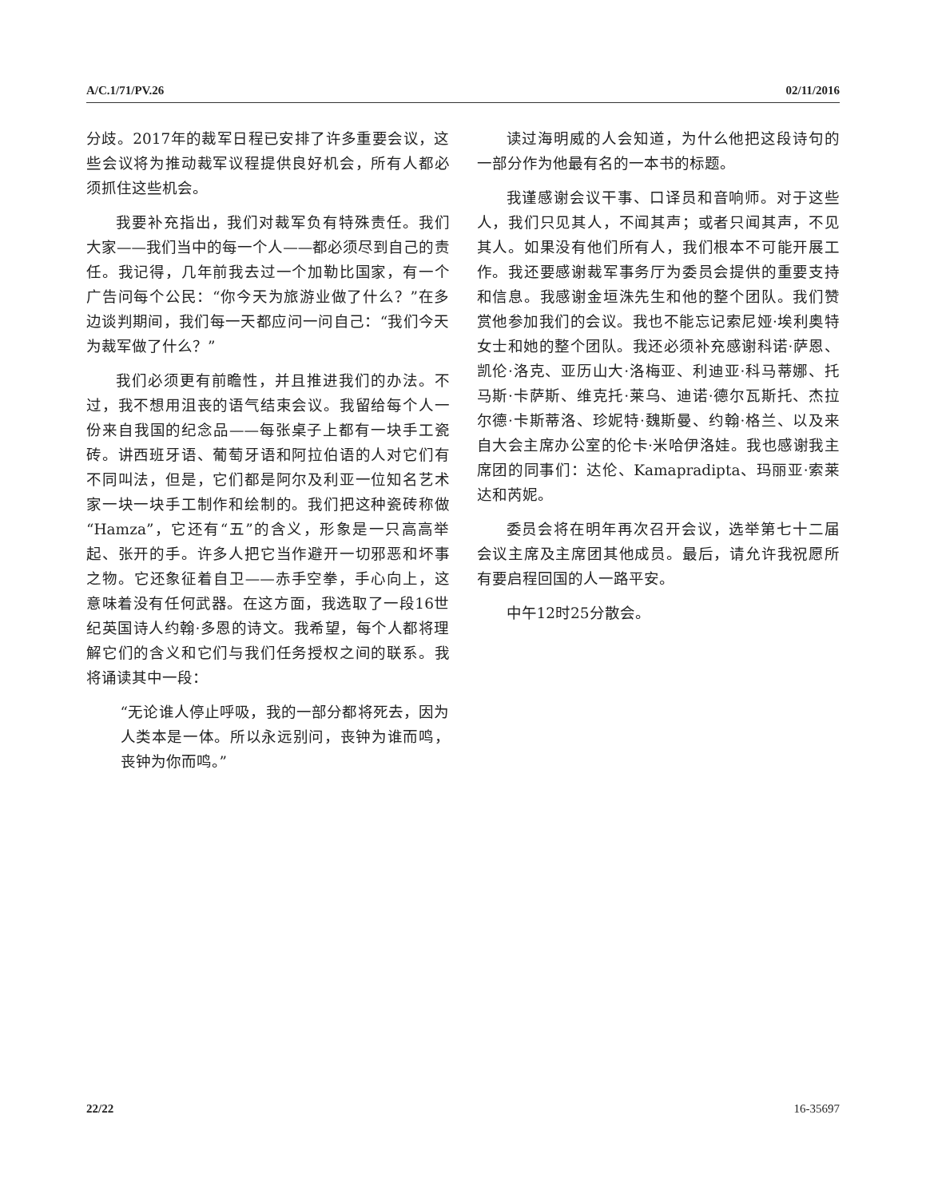A/C.1/71/PV.26 02/11/2016
分歧。2017年的裁军日程已安排了许多重要会议，这些会议将为推动裁军议程提供良好机会，所有人都必须抓住这些机会。
我要补充指出，我们对裁军负有特殊责任。我们大家——我们当中的每一个人——都必须尽到自己的责任。我记得，几年前我去过一个加勒比国家，有一个广告问每个公民：“你今天为旅游业做了什么？”在多边谈判期间，我们每一天都应问一问自己：“我们今天为裁军做了什么？”
我们必须更有前瞻性，并且推进我们的办法。不过，我不想用沮丧的语气结束会议。我留给每个人一份来自我国的纪念品——每张桌子上都有一块手工瓷砖。讲西班牙语、葡萄牙语和阿拉伯语的人对它们有不同叫法，但是，它们都是阿尔及利亚一位知名艺术家一块一块手工制作和绘制的。我们把这种瓷砖称做“Hamza”，它还有“五”的含义，形象是一只高高举起、张开的手。许多人把它当作避开一切邪恶和坏事之物。它还象征着自卫——赤手空拳，手心向上，这意味着没有任何武器。在这方面，我选取了一段16世纪英国诗人约翰·多恩的诗文。我希望，每个人都将理解它们的含义和它们与我们任务授权之间的联系。我将诵读其中一段：
“无论谁人停止呼吸，我的一部分都将死去，因为人类本是一体。所以永远别问，丧钟为谁而鸣，丧钟为你而鸣。”
读过海明威的人会知道，为什么他把这段诗句的一部分作为他最有名的一本书的标题。
我谨感谢会议干事、口译员和音响师。对于这些人，我们只见其人，不闻其声；或者只闻其声，不见其人。如果没有他们所有人，我们根本不可能开展工作。我还要感谢裁军事务厅为委员会提供的重要支持和信息。我感谢金垣洙先生和他的整个团队。我们赞赏他参加我们的会议。我也不能忘记索尼娅·埃利奥特女士和她的整个团队。我还必须补充感谢科诺·萨恩、凯伦·洛克、亚历山大·洛梅亚、利迪亚·科马蒂娜、托马斯·卡萨斯、维克托·莱乌、迪诺·德尔瓦斯托、杰拉尔德·卡斯蒂洛、珍妮特·魏斯曼、约翰·格兰、以及来自大会主席办公室的伦卡·米哈伊洛娃。我也感谢我主席团的同事们：达伦、Kamapradipta、玛丽亚·索莱达和芮妮。
委员会将在明年再次召开会议，选举第七十二届会议主席及主席团其他成员。最后，请允许我祝愿所有要启程回国的人一路平安。
中午12时25分散会。
22/22 16-35697